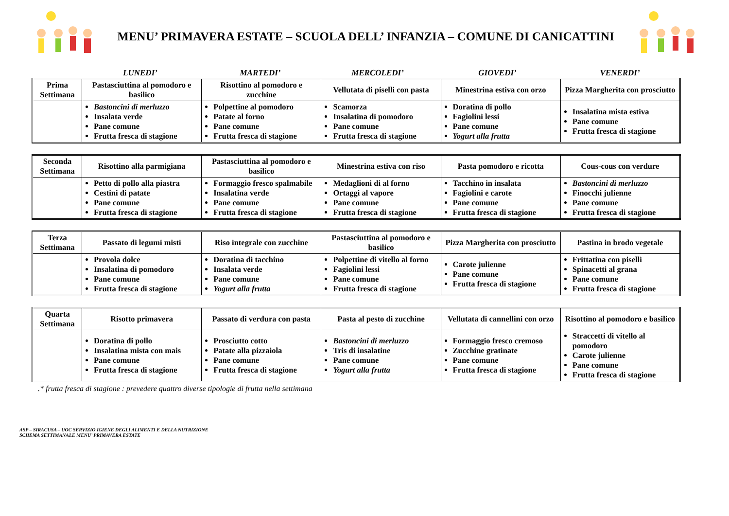MENU’ PRIMAVERA ESTATE – SCUOLA DELL’ INFANZIA – COMUNE DI CANICATTINI
LUNEDI’ MARTEDI’ MERCOLEDI’ GIOVEDI’ VENERDI’
| Prima Settimana | Pastasciuttina al pomodoro e basilico | Risottino al pomodoro e zucchine | Vellutata di piselli con pasta | Minestrina estiva con orzo | Pizza Margherita con prosciutto |
| | Bastoncini di merluzzo Insalata verde Pane comune Frutta fresca di stagione | Polpettine al pomodoro Patate al forno Pane comune Frutta fresca di stagione | Scamorza Insalatina di pomodoro Pane comune Frutta fresca di stagione | Doratina di pollo Fagiolini lessi Pane comune Yogurt alla frutta | Insalatina mista estiva Pane comune Frutta fresca di stagione |
| Seconda Settimana | Risottino alla parmigiana | Pastasciuttina al pomodoro e basilico | Minestrina estiva con riso | Pasta pomodoro e ricotta | Cous-cous con verdure |
| | Petto di pollo alla piastra Cestini di patate Pane comune Frutta fresca di stagione | Formaggio fresco spalmabile Insalatina verde Pane comune Frutta fresca di stagione | Medaglioni di al forno Ortaggi al vapore Pane comune Frutta fresca di stagione | Tacchino in insalata Fagiolini e carote Pane comune Frutta fresca di stagione | Bastoncini di merluzzo Finocchi julienne Pane comune Frutta fresca di stagione |
| Terza Settimana | Passato di legumi misti | Riso integrale con zucchine | Pastasciuttina al pomodoro e basilico | Pizza Margherita con prosciutto | Pastina in brodo vegetale |
| | Provola dolce Insalatina di pomodoro Pane comune Frutta fresca di stagione | Doratina di tacchino Insalata verde Pane comune Yogurt alla frutta | Polpettine di vitello al forno Fagiolini lessi Pane comune Frutta fresca di stagione | Carote julienne Pane comune Frutta fresca di stagione | Frittatina con piselli Spinacetti al grana Pane comune Frutta fresca di stagione |
| Quarta Settimana | Risotto primavera | Passato di verdura con pasta | Pasta al pesto di zucchine | Vellutata di cannellini con orzo | Risottino al pomodoro e basilico |
| | Doratina di pollo Insalatina mista con mais Pane comune Frutta fresca di stagione | Prosciutto cotto Patate alla pizzaiola Pane comune Frutta fresca di stagione | Bastoncini di merluzzo Tris di insalatine Pane comune Yogurt alla frutta | Formaggio fresco cremoso Zucchine gratinate Pane comune Frutta fresca di stagione | Straccetti di vitello al pomodoro Carote julienne Pane comune Frutta fresca di stagione |
.* frutta fresca di stagione : prevedere quattro diverse tipologie di frutta nella settimana
ASP – SIRACUSA – UOC SERVIZIO IGIENE DEGLI ALIMENTI E DELLA NUTRIZIONE
SCHEMA SETTIMANALE MENU’ PRIMAVERA ESTATE